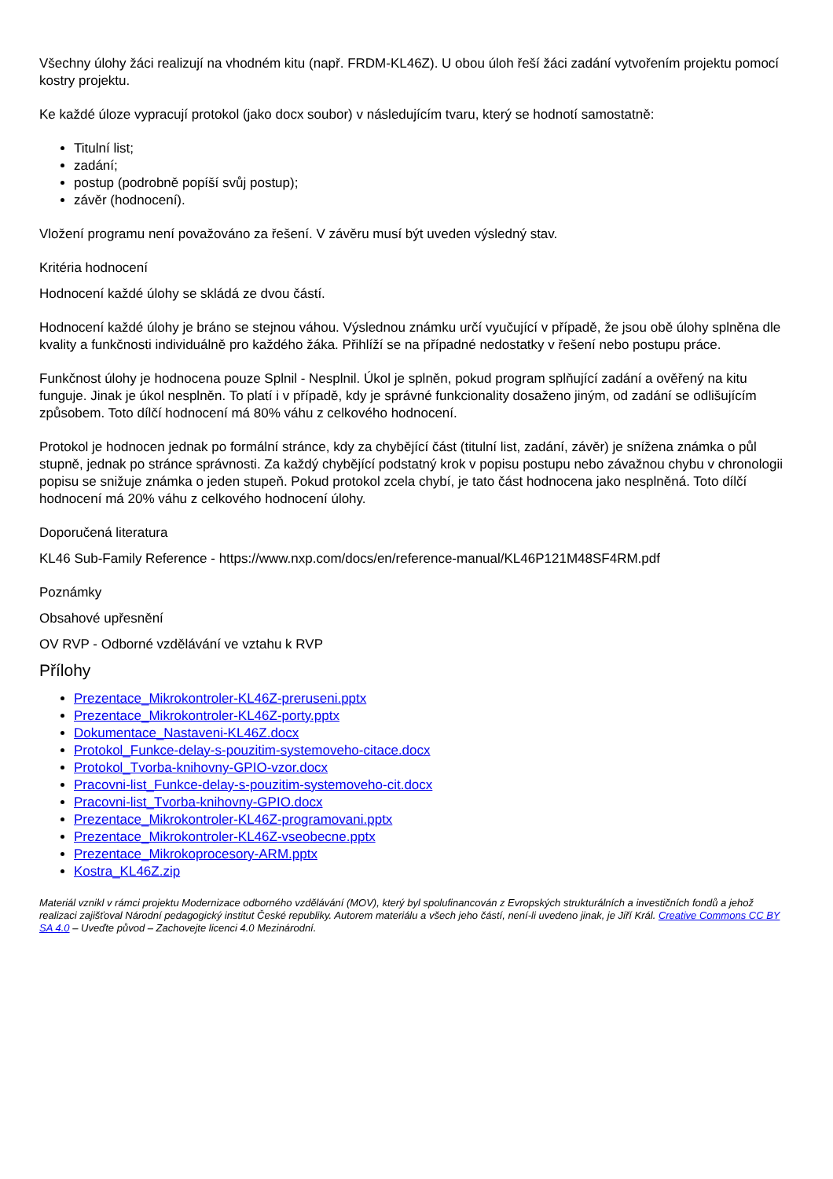Všechny úlohy žáci realizují na vhodném kitu (např. FRDM-KL46Z). U obou úloh řeší žáci zadání vytvořením projektu pomocí kostry projektu.
Ke každé úloze vypracují protokol (jako docx soubor) v následujícím tvaru, který se hodnotí samostatně:
Titulní list;
zadání;
postup (podrobně popíší svůj postup);
závěr (hodnocení).
Vložení programu není považováno za řešení. V závěru musí být uveden výsledný stav.
Kritéria hodnocení
Hodnocení každé úlohy se skládá ze dvou částí.
Hodnocení každé úlohy je bráno se stejnou váhou. Výslednou známku určí vyučující v případě, že jsou obě úlohy splněna dle kvality a funkčnosti individuálně pro každého žáka. Přihlíží se na případné nedostatky v řešení nebo postupu práce.
Funkčnost úlohy je hodnocena pouze Splnil - Nesplnil. Úkol je splněn, pokud program splňující zadání a ověřený na kitu funguje. Jinak je úkol nesplněn. To platí i v případě, kdy je správné funkcionality dosaženo jiným, od zadání se odlišujícím způsobem. Toto dílčí hodnocení má 80% váhu z celkového hodnocení.
Protokol je hodnocen jednak po formální stránce, kdy za chybějící část (titulní list, zadání, závěr) je snížena známka o půl stupně, jednak po stránce správnosti. Za každý chybějící podstatný krok v popisu postupu nebo závažnou chybu v chronologii popisu se snižuje známka o jeden stupeň. Pokud protokol zcela chybí, je tato část hodnocena jako nesplněná. Toto dílčí hodnocení má 20% váhu z celkového hodnocení úlohy.
Doporučená literatura
KL46 Sub-Family Reference - https://www.nxp.com/docs/en/reference-manual/KL46P121M48SF4RM.pdf
Poznámky
Obsahové upřesnění
OV RVP - Odborné vzdělávání ve vztahu k RVP
Přílohy
Prezentace_Mikrokontroler-KL46Z-preruseni.pptx
Prezentace_Mikrokontroler-KL46Z-porty.pptx
Dokumentace_Nastaveni-KL46Z.docx
Protokol_Funkce-delay-s-pouzitim-systemoveho-citace.docx
Protokol_Tvorba-knihovny-GPIO-vzor.docx
Pracovni-list_Funkce-delay-s-pouzitim-systemoveho-cit.docx
Pracovni-list_Tvorba-knihovny-GPIO.docx
Prezentace_Mikrokontroler-KL46Z-programovani.pptx
Prezentace_Mikrokontroler-KL46Z-vseobecne.pptx
Prezentace_Mikrokoprocesory-ARM.pptx
Kostra_KL46Z.zip
Materiál vznikl v rámci projektu Modernizace odborného vzdělávání (MOV), který byl spolufinancován z Evropských strukturálních a investičních fondů a jehož realizaci zajišťoval Národní pedagogický institut České republiky. Autorem materiálu a všech jeho částí, není-li uvedeno jinak, je Jiří Král. Creative Commons CC BY SA 4.0 – Uveďte původ – Zachovejte licenci 4.0 Mezinárodní.